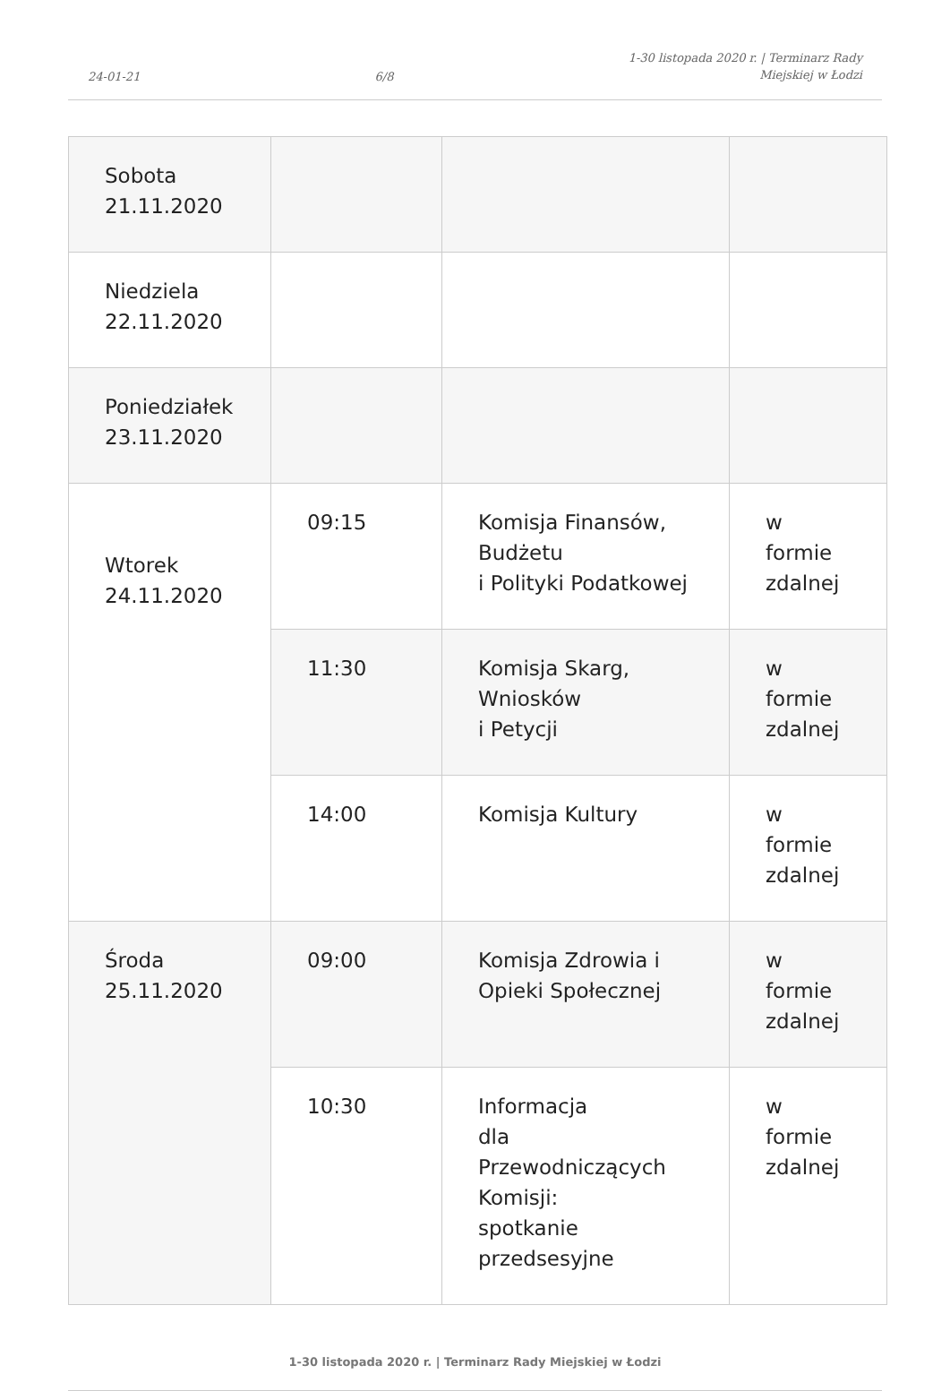24-01-21 6/8 1-30 listopada 2020 r. | Terminarz Rady
Miejskiej w Łodzi
| Sobota 21.11.2020 | | | |
| Niedziela 22.11.2020 | | | |
| Poniedziałek 23.11.2020 | | | |
| Wtorek 24.11.2020 | 09:15 | Komisja Finansów, Budżetu i Polityki Podatkowej | w formie zdalnej |
| | 11:30 | Komisja Skarg, Wniosków i Petycji | w formie zdalnej |
| | 14:00 | Komisja Kultury | w formie zdalnej |
| Środa 25.11.2020 | 09:00 | Komisja Zdrowia i Opieki Społecznej | w formie zdalnej |
| | 10:30 | Informacja dla Przewodniczących Komisji: spotkanie przedsesyjne | w formie zdalnej |
1-30 listopada 2020 r. | Terminarz Rady Miejskiej w Łodzi